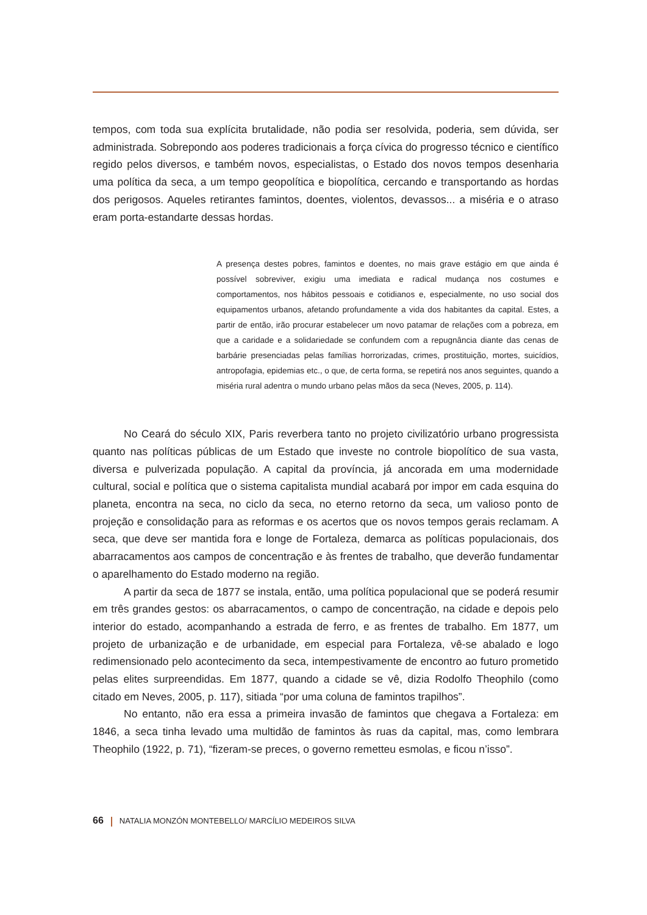tempos, com toda sua explícita brutalidade, não podia ser resolvida, poderia, sem dúvida, ser administrada. Sobrepondo aos poderes tradicionais a força cívica do progresso técnico e científico regido pelos diversos, e também novos, especialistas, o Estado dos novos tempos desenharia uma política da seca, a um tempo geopolítica e biopolítica, cercando e transportando as hordas dos perigosos. Aqueles retirantes famintos, doentes, violentos, devassos... a miséria e o atraso eram porta-estandarte dessas hordas.
A presença destes pobres, famintos e doentes, no mais grave estágio em que ainda é possível sobreviver, exigiu uma imediata e radical mudança nos costumes e comportamentos, nos hábitos pessoais e cotidianos e, especialmente, no uso social dos equipamentos urbanos, afetando profundamente a vida dos habitantes da capital. Estes, a partir de então, irão procurar estabelecer um novo patamar de relações com a pobreza, em que a caridade e a solidariedade se confundem com a repugnância diante das cenas de barbárie presenciadas pelas famílias horrorizadas, crimes, prostituição, mortes, suicídios, antropofagia, epidemias etc., o que, de certa forma, se repetirá nos anos seguintes, quando a miséria rural adentra o mundo urbano pelas mãos da seca (Neves, 2005, p. 114).
No Ceará do século XIX, Paris reverbera tanto no projeto civilizatório urbano progressista quanto nas políticas públicas de um Estado que investe no controle biopolítico de sua vasta, diversa e pulverizada população. A capital da província, já ancorada em uma modernidade cultural, social e política que o sistema capitalista mundial acabará por impor em cada esquina do planeta, encontra na seca, no ciclo da seca, no eterno retorno da seca, um valioso ponto de projeção e consolidação para as reformas e os acertos que os novos tempos gerais reclamam. A seca, que deve ser mantida fora e longe de Fortaleza, demarca as políticas populacionais, dos abarracamentos aos campos de concentração e às frentes de trabalho, que deverão fundamentar o aparelhamento do Estado moderno na região.
A partir da seca de 1877 se instala, então, uma política populacional que se poderá resumir em três grandes gestos: os abarracamentos, o campo de concentração, na cidade e depois pelo interior do estado, acompanhando a estrada de ferro, e as frentes de trabalho. Em 1877, um projeto de urbanização e de urbanidade, em especial para Fortaleza, vê-se abalado e logo redimensionado pelo acontecimento da seca, intempestivamente de encontro ao futuro prometido pelas elites surpreendidas. Em 1877, quando a cidade se vê, dizia Rodolfo Theophilo (como citado em Neves, 2005, p. 117), sitiada “por uma coluna de famintos trapilhos”.
No entanto, não era essa a primeira invasão de famintos que chegava a Fortaleza: em 1846, a seca tinha levado uma multidão de famintos às ruas da capital, mas, como lembrara Theophilo (1922, p. 71), “fizeram-se preces, o governo remetteu esmolas, e ficou n’isso”.
66 NATALIA MONZÓN MONTEBELLO/ MARCÍLIO MEDEIROS SILVA